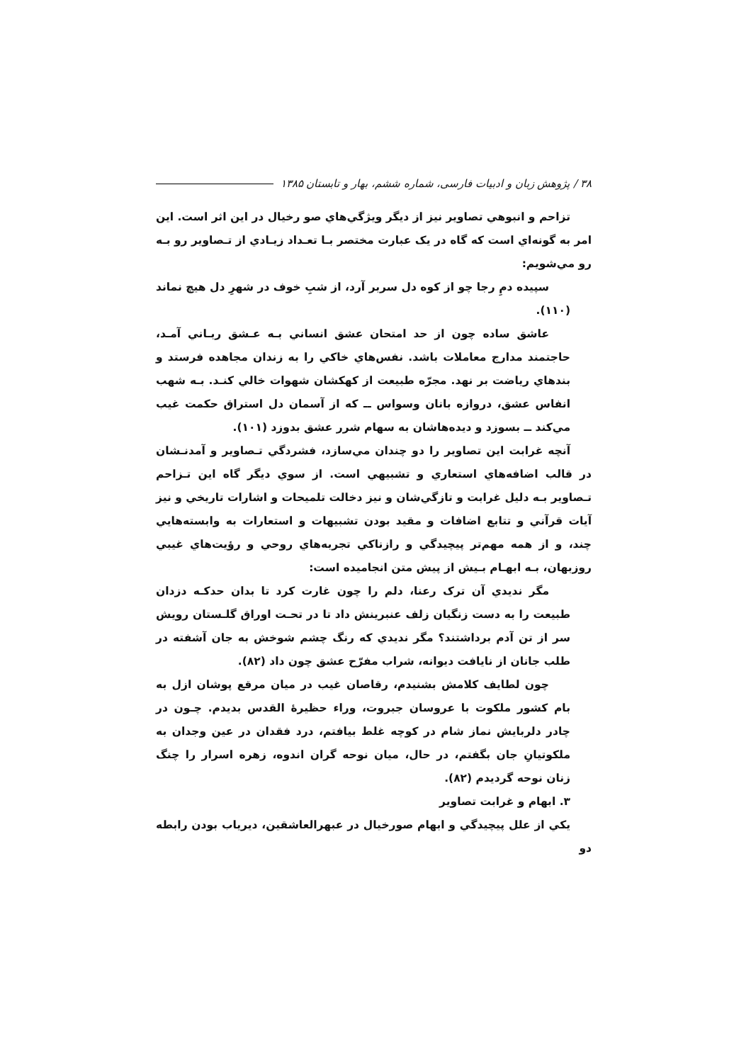۳۸ / پژوهش زبان و ادبیات فارسی، شماره ششم، بهار و تابستان ۱۳۸۵
تزاحم و انبوهي تصاوير نيز از ديگر ويژگي‌هاي صو رخيال در اين اثر است. اين امر به گونه‌اي است كه گاه در يک عبارت مختصر بـا تعـداد زيـادي از تـصاوير رو بـه رو مي‌شويم:
سپيده دمِ رجا چو از كوه دل سربر آرد، از شبِ خوف در شهرِ دل هيچ نماند (۱۱۰).
عاشق ساده چون از حد امتحان عشق انساني بـه عـشق ربـاني آمـد، حاجتمند مدارج معاملات باشد. نفس‌هاي خاكي را به زندان مجاهده فرستد و بندهاي رياضت بر نهد. مجرّه طبيعت از كهكشان شهوات خالي كنـد. بـه شهب انفاس عشق، دروازه بانان وسواس ــ كه از آسمان دل استراق حكمت غيب مي‌كند ــ بسوزد و ديده‌هاشان به سهام شرر عشق بدوزد (۱۰۱).
آنچه غرابت اين تصاوير را دو چندان مي‌سازد، فشردگي تـصاوير و آمدنـشان در قالب اضافه‌هاي استعاري و تشبيهي است. از سوي ديگر گاه اين تـزاحم تـصاوير بـه دليل غرابت و تازگي‌شان و نيز دخالت تلميحات و اشارات تاريخي و نيز آيات قرآني و تتابع اضافات و مقيد بودن تشبيهات و استعارات به وابسته‌هايي چند، و از همه مهم‌تر پيچيدگي و رازناكي تجربه‌هاي روحي و رؤيت‌هاي غيبي روزبهان، بـه ابهـام بـيش از پيش متن انجاميده است:
مگر نديدي آن ترک رعنا، دلم را چون غارت كرد تا بدان حدكـه دزدان طبيعت را به دست زنگيان زلف عنبرينش داد تا در تحـت اوراق گلـستان رويش سر از تن آدم برداشتند؟ مگر نديدي كه رنگ چشم شوخش به جان آشفته در طلب جانان از نايافت ديوانه، شراب مفرّح عشق چون داد (۸۲).
چون لطايف كلامش بشنيدم، رقاصان غيب در ميان مرقع پوشان ازل به بام كشور ملكوت با عروسان جبروت، وراء حظيرهٔ القدس بديدم. چـون در چادر دلربايش نماز شام در كوچه غلط بيافتم، درد فقدان در عين وجدان به ملكوتيانِ جان بگفتم، در حال، ميان نوحه گران اندوه، زهره اسرار را چنگ زنان نوحه گرديدم (۸۲).
۳. ابهام و غرابت تصاوير
يكي از علل پيچيدگي و ابهام صورخيال در عبهرالعاشقين، ديرياب بودن رابطه دو